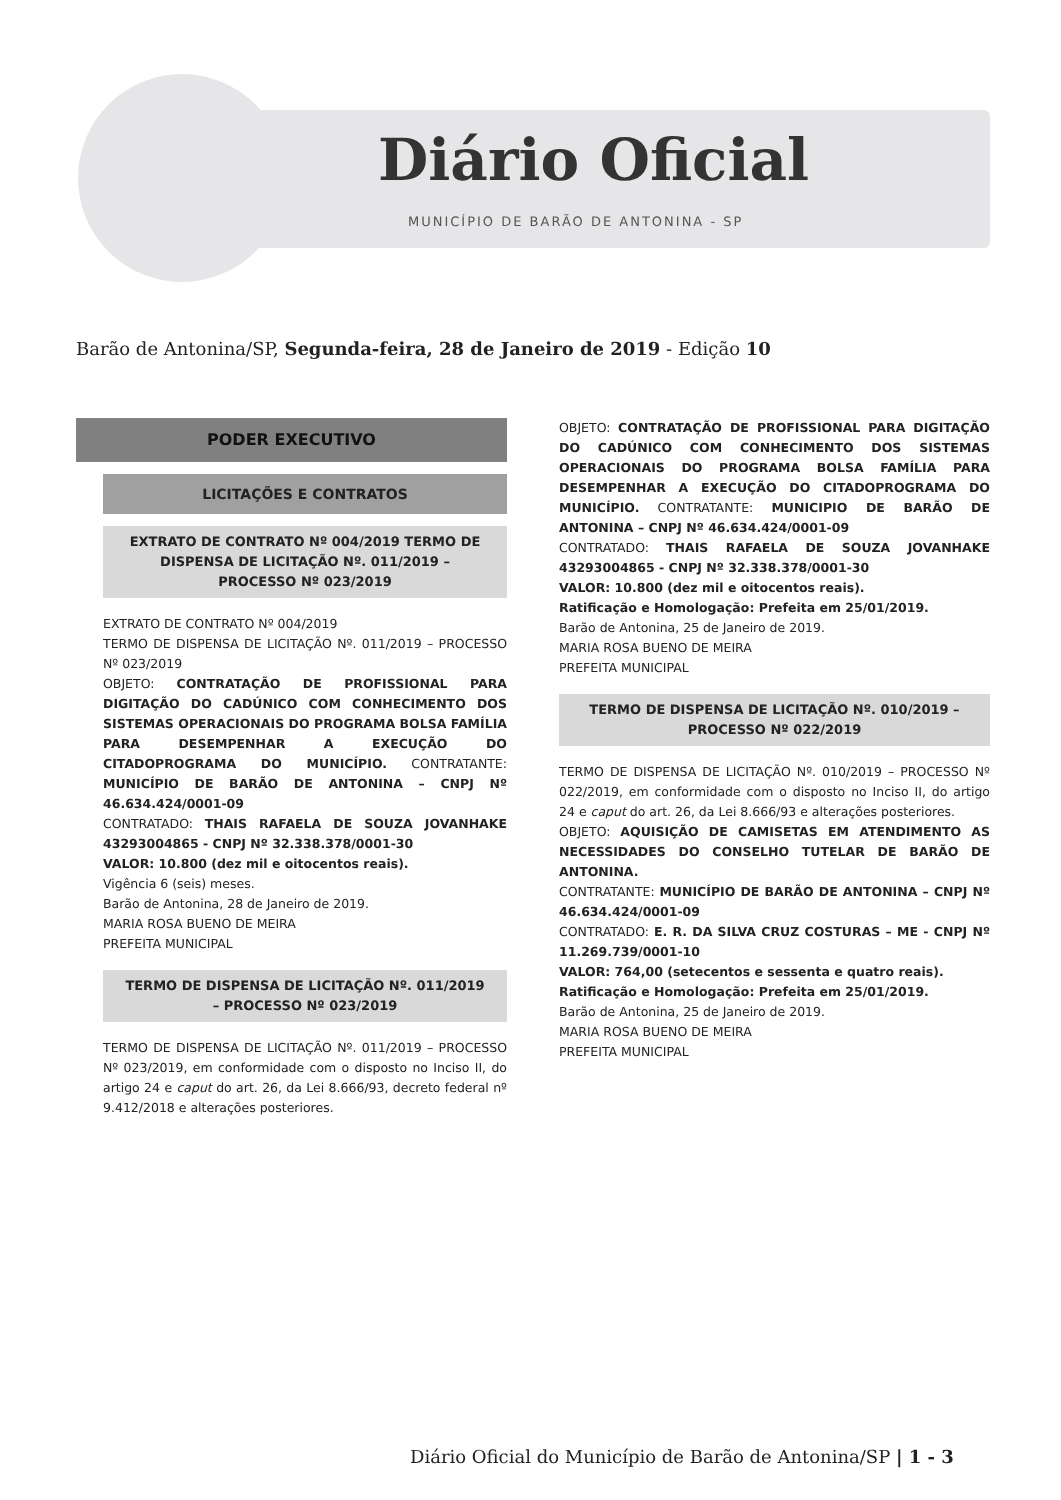Diário Oficial
MUNICÍPIO DE BARÃO DE ANTONINA - SP
Barão de Antonina/SP, Segunda-feira, 28 de Janeiro de 2019 - Edição 10
PODER EXECUTIVO
LICITAÇÕES E CONTRATOS
EXTRATO DE CONTRATO Nº 004/2019 TERMO DE DISPENSA DE LICITAÇÃO Nº. 011/2019 – PROCESSO Nº 023/2019
EXTRATO DE CONTRATO Nº 004/2019
TERMO DE DISPENSA DE LICITAÇÃO Nº. 011/2019 – PROCESSO Nº 023/2019
OBJETO: CONTRATAÇÃO DE PROFISSIONAL PARA DIGITAÇÃO DO CADÚNICO COM CONHECIMENTO DOS SISTEMAS OPERACIONAIS DO PROGRAMA BOLSA FAMÍLIA PARA DESEMPENHAR A EXECUÇÃO DO CITADOPROGRAMA DO MUNICÍPIO. CONTRATANTE: MUNICÍPIO DE BARÃO DE ANTONINA – CNPJ Nº 46.634.424/0001-09
CONTRATADO: THAIS RAFAELA DE SOUZA JOVANHAKE 43293004865 - CNPJ Nº 32.338.378/0001-30
VALOR: 10.800 (dez mil e oitocentos reais).
Vigência 6 (seis) meses.
Barão de Antonina, 28 de Janeiro de 2019.
MARIA ROSA BUENO DE MEIRA
PREFEITA MUNICIPAL
TERMO DE DISPENSA DE LICITAÇÃO Nº. 011/2019 – PROCESSO Nº 023/2019
TERMO DE DISPENSA DE LICITAÇÃO Nº. 011/2019 – PROCESSO Nº 023/2019, em conformidade com o disposto no Inciso II, do artigo 24 e caput do art. 26, da Lei 8.666/93, decreto federal nº 9.412/2018 e alterações posteriores.
OBJETO: CONTRATAÇÃO DE PROFISSIONAL PARA DIGITAÇÃO DO CADÚNICO COM CONHECIMENTO DOS SISTEMAS OPERACIONAIS DO PROGRAMA BOLSA FAMÍLIA PARA DESEMPENHAR A EXECUÇÃO DO CITADOPROGRAMA DO MUNICÍPIO. CONTRATANTE: MUNICIPIO DE BARÃO DE ANTONINA – CNPJ Nº 46.634.424/0001-09
CONTRATADO: THAIS RAFAELA DE SOUZA JOVANHAKE 43293004865 - CNPJ Nº 32.338.378/0001-30
VALOR: 10.800 (dez mil e oitocentos reais).
Ratificação e Homologação: Prefeita em 25/01/2019.
Barão de Antonina, 25 de Janeiro de 2019.
MARIA ROSA BUENO DE MEIRA
PREFEITA MUNICIPAL
TERMO DE DISPENSA DE LICITAÇÃO Nº. 010/2019 – PROCESSO Nº 022/2019
TERMO DE DISPENSA DE LICITAÇÃO Nº. 010/2019 – PROCESSO Nº 022/2019, em conformidade com o disposto no Inciso II, do artigo 24 e caput do art. 26, da Lei 8.666/93 e alterações posteriores.
OBJETO: AQUISIÇÃO DE CAMISETAS EM ATENDIMENTO AS NECESSIDADES DO CONSELHO TUTELAR DE BARÃO DE ANTONINA.
CONTRATANTE: MUNICÍPIO DE BARÃO DE ANTONINA – CNPJ Nº 46.634.424/0001-09
CONTRATADO: E. R. DA SILVA CRUZ COSTURAS – ME - CNPJ Nº 11.269.739/0001-10
VALOR: 764,00 (setecentos e sessenta e quatro reais).
Ratificação e Homologação: Prefeita em 25/01/2019.
Barão de Antonina, 25 de Janeiro de 2019.
MARIA ROSA BUENO DE MEIRA
PREFEITA MUNICIPAL
Diário Oficial do Município de Barão de Antonina/SP | 1 - 3